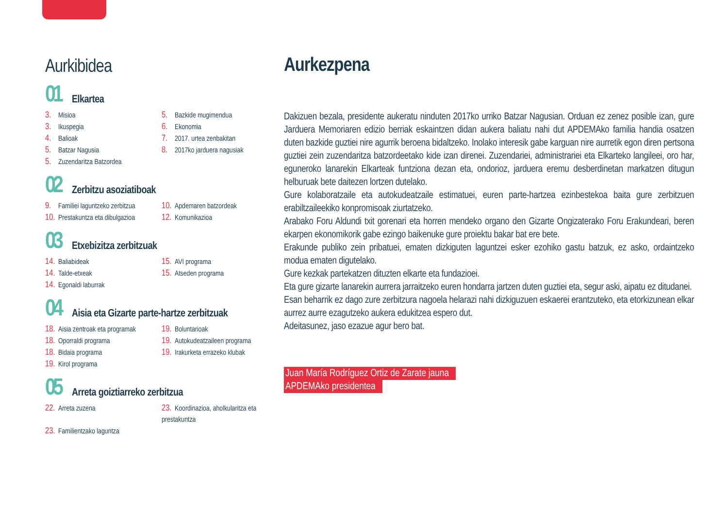Aurkibidea
01
Elkartea
3. Misioa 5. Bazkide mugimendua 3. Ikuspegia 6. Ekonomia 4. Balioak 7. 2017. urtea zenbakitan 5. Batzar Nagusia 8. 2017ko jarduera nagusiak 5. Zuzendaritza Batzordea
02
Zerbitzu asoziatiboak
9. Familiei laguntzeko zerbitzua 10. Apdemaren batzordeak 10. Prestakuntza eta dibulgazioa 12. Komunikazioa
03
Etxebizitza zerbitzuak
14. Baliabideak 15. AVI programa 14. Talde-etxeak 15. Atseden programa 14. Egonaldi laburrak
04
Aisia eta Gizarte parte-hartze zerbitzuak
18. Aisia zentroak eta programak 19. Boluntarioak 18. Oporraldi programa 19. Autokudeatzaileen programa 18. Bidaia programa 19. Irakurketa errazeko klubak 19. Kirol programa
05
Arreta goiztiarreko zerbitzua
22. Arreta zuzena 23. Koordinazioa, aholkularitza eta prestakuntza 23. Familientzako laguntza
Aurkezpena
Dakizuen bezala, presidente aukeratu ninduten 2017ko urriko Batzar Nagusian. Orduan ez zenez posible izan, gure Jarduera Memoriaren edizio berriak eskaintzen didan aukera baliatu nahi dut APDEMAko familia handia osatzen duten bazkide guztiei nire agurrik beroena bidaltzeko. Inolako interesik gabe karguan nire aurretik egon diren pertsona guztiei zein zuzendaritza batzordeetako kide izan direnei. Zuzendariei, administrariei eta Elkarteko langileei, oro har, eguneroko lanarekin Elkarteak funtziona dezan eta, ondorioz, jarduera eremu desberdinetan markatzen ditugun helburuak bete daitezen lortzen dutelako.
Gure kolaboratzaile eta autokudeatzaile estimatuei, euren parte-hartzea ezinbestekoa baita gure zerbitzuen erabiltzaileekiko konpromisoak ziurtatzeko.
Arabako Foru Aldundi txit gorenari eta horren mendeko organo den Gizarte Ongizaterako Foru Erakundeari, beren ekarpen ekonomikorik gabe ezingo baikenuke gure proiektu bakar bat ere bete.
Erakunde publiko zein pribatuei, ematen dizkiguten laguntzei esker ezohiko gastu batzuk, ez asko, ordaintzeko modua ematen digutelako.
Gure kezkak partekatzen dituzten elkarte eta fundazioei.
Eta gure gizarte lanarekin aurrera jarraitzeko euren hondarra jartzen duten guztiei eta, segur aski, aipatu ez ditudanei.
Esan beharrik ez dago zure zerbitzura nagoela helarazi nahi dizkiguzuen eskaerei erantzuteko, eta etorkizunean elkar aurrez aurre ezagutzeko aukera edukitzea espero dut.
Adeitasunez, jaso ezazue agur bero bat.
Juan María Rodríguez Ortiz de Zarate jauna
APDEMAko presidentea